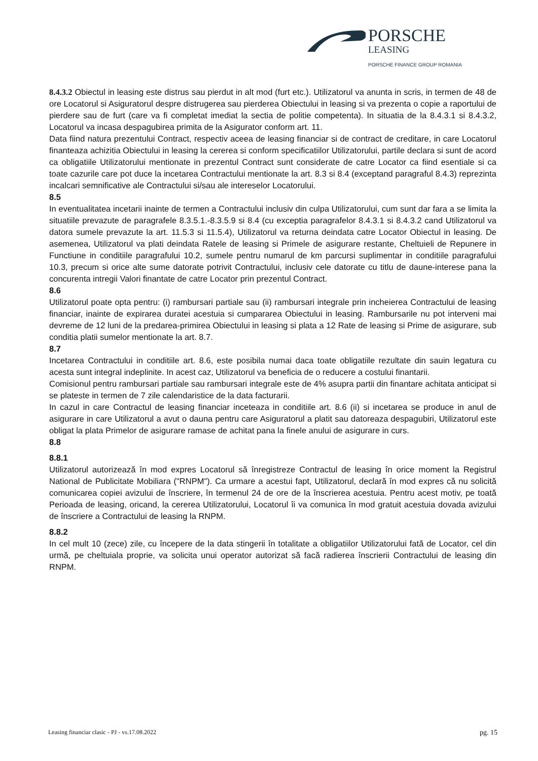PORSCHE
LEASING
PORSCHE FINANCE GROUP ROMANIA
8.4.3.2 Obiectul in leasing este distrus sau pierdut in alt mod (furt etc.). Utilizatorul va anunta in scris, in termen de 48 de ore Locatorul si Asiguratorul despre distrugerea sau pierderea Obiectului in leasing si va prezenta o copie a raportului de pierdere sau de furt (care va fi completat imediat la sectia de politie competenta). In situatia de la 8.4.3.1 si 8.4.3.2, Locatorul va incasa despagubirea primita de la Asigurator conform art. 11.
Data fiind natura prezentului Contract, respectiv aceea de leasing financiar si de contract de creditare, in care Locatorul finanteaza achizitia Obiectului in leasing la cererea si conform specificatiilor Utilizatorului, partile declara si sunt de acord ca obligatiile Utilizatorului mentionate in prezentul Contract sunt considerate de catre Locator ca fiind esentiale si ca toate cazurile care pot duce la incetarea Contractului mentionate la art. 8.3 si 8.4 (exceptand paragraful 8.4.3) reprezinta incalcari semnificative ale Contractului si/sau ale intereselor Locatorului.
8.5
In eventualitatea incetarii inainte de termen a Contractului inclusiv din culpa Utilizatorului, cum sunt dar fara a se limita la situatiile prevazute de paragrafele 8.3.5.1.-8.3.5.9 si 8.4 (cu exceptia paragrafelor 8.4.3.1 si 8.4.3.2 cand Utilizatorul va datora sumele prevazute la art. 11.5.3 si 11.5.4), Utilizatorul va returna deindata catre Locator Obiectul in leasing. De asemenea, Utilizatorul va plati deindata Ratele de leasing si Primele de asigurare restante, Cheltuieli de Repunere in Functiune in conditiile paragrafului 10.2, sumele pentru numarul de km parcursi suplimentar in conditiile paragrafului 10.3, precum si orice alte sume datorate potrivit Contractului, inclusiv cele datorate cu titlu de daune-interese pana la concurenta intregii Valori finantate de catre Locator prin prezentul Contract.
8.6
Utilizatorul poate opta pentru: (i) rambursari partiale sau (ii) rambursari integrale prin incheierea Contractului de leasing financiar, inainte de expirarea duratei acestuia si cumpararea Obiectului in leasing. Rambursarile nu pot interveni mai devreme de 12 luni de la predarea-primirea Obiectului in leasing si plata a 12 Rate de leasing si Prime de asigurare, sub conditia platii sumelor mentionate la art. 8.7.
8.7
Incetarea Contractului in conditiile art. 8.6, este posibila numai daca toate obligatiile rezultate din sauin legatura cu acesta sunt integral indeplinite. In acest caz, Utilizatorul va beneficia de o reducere a costului finantarii.
Comisionul pentru rambursari partiale sau rambursari integrale este de 4% asupra partii din finantare achitata anticipat si se plateste in termen de 7 zile calendaristice de la data facturarii.
In cazul in care Contractul de leasing financiar inceteaza in conditiile art. 8.6 (ii) si incetarea se produce in anul de asigurare in care Utilizatorul a avut o dauna pentru care Asiguratorul a platit sau datoreaza despagubiri, Utilizatorul este obligat la plata Primelor de asigurare ramase de achitat pana la finele anului de asigurare in curs.
8.8
8.8.1
Utilizatorul autorizează în mod expres Locatorul să înregistreze Contractul de leasing în orice moment la Registrul National de Publicitate Mobiliara ("RNPM"). Ca urmare a acestui fapt, Utilizatorul, declară în mod expres că nu solicită comunicarea copiei avizului de înscriere, în termenul 24 de ore de la înscrierea acestuia. Pentru acest motiv, pe toată Perioada de leasing, oricand, la cererea Utilizatorului, Locatorul îi va comunica în mod gratuit acestuia dovada avizului de înscriere a Contractului de leasing la RNPM.
8.8.2
In cel mult 10 (zece) zile, cu începere de la data stingerii în totalitate a obligatiilor Utilizatorului fată de Locator, cel din urmă, pe cheltuiala proprie, va solicita unui operator autorizat să facă radierea înscrierii Contractului de leasing din RNPM.
Leasing financiar clasic - PJ - vs.17.08.2022 pg. 15